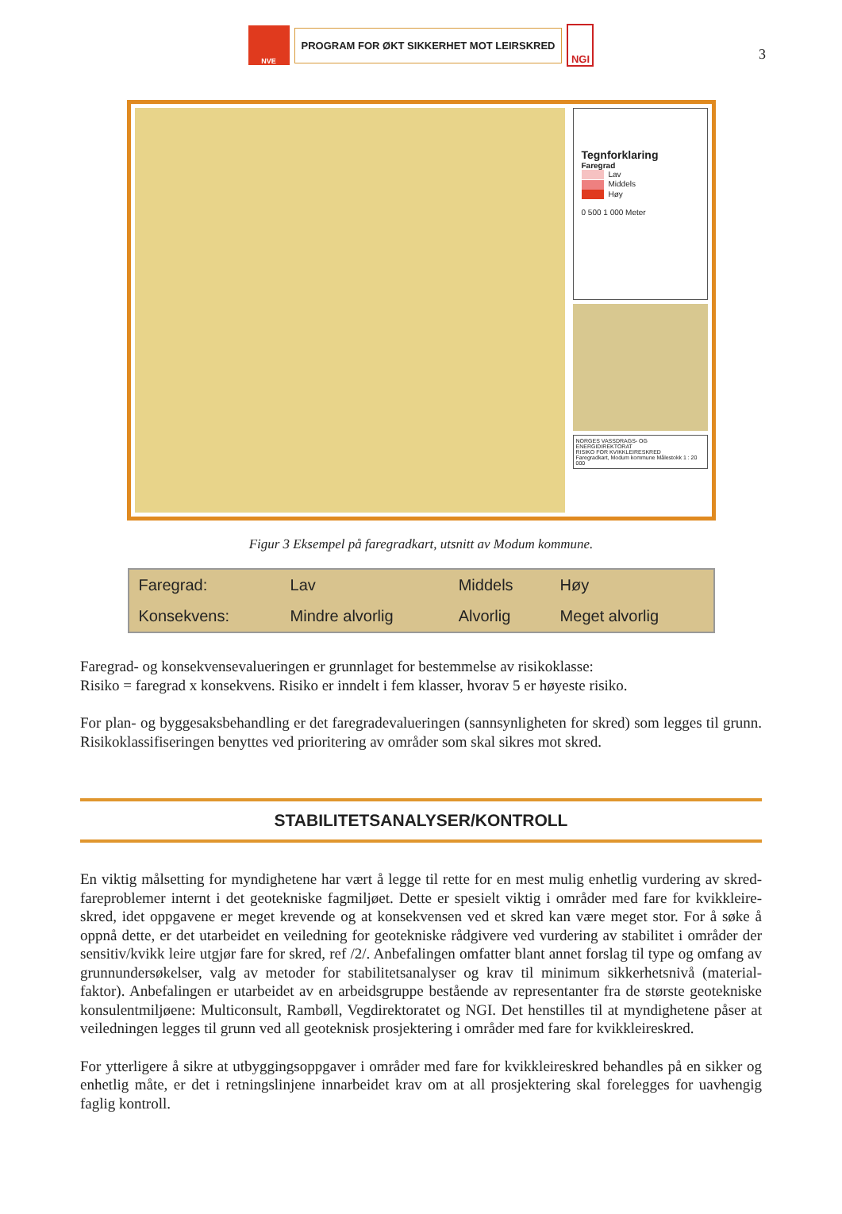3
NVE
PROGRAM FOR ØKT SIKKERHET MOT LEIRSKRED
NGI
Tegnforklaring
Faregrad
Lav
Middels
Høy
0 500 1 000 Meter
NORGES VASSDRAGS- OG ENERGIDIREKTORAT
RISIKO FOR KVIKKLEIRESKRED
Faregradkart, Modum kommune Målestokk 1 : 20 000
Figur 3 Eksempel på faregradkart, utsnitt av Modum kommune.
| Faregrad: | Lav | Middels | Høy |
| Konsekvens: | Mindre alvorlig | Alvorlig | Meget alvorlig |
Faregrad- og konsekvensevalueringen er grunnlaget for bestemmelse av risikoklasse:
Risiko = faregrad x konsekvens. Risiko er inndelt i fem klasser, hvorav 5 er høyeste risiko.
For plan- og byggesaksbehandling er det faregradevalueringen (sannsynligheten for skred) som legges til grunn. Risikoklassifiseringen benyttes ved prioritering av områder som skal sikres mot skred.
STABILITETSANALYSER/KONTROLL
En viktig målsetting for myndighetene har vært å legge til rette for en mest mulig enhetlig vurdering av skred-fareproblemer internt i det geotekniske fagmiljøet. Dette er spesielt viktig i områder med fare for kvikkleire-skred, idet oppgavene er meget krevende og at konsekvensen ved et skred kan være meget stor. For å søke å oppnå dette, er det utarbeidet en veiledning for geotekniske rådgivere ved vurdering av stabilitet i områder der sensitiv/kvikk leire utgjør fare for skred, ref /2/. Anbefalingen omfatter blant annet forslag til type og omfang av grunnundersøkelser, valg av metoder for stabilitetsanalyser og krav til minimum sikkerhetsnivå (material-faktor). Anbefalingen er utarbeidet av en arbeidsgruppe bestående av representanter fra de største geotekniske konsulentmiljøene: Multiconsult, Rambøll, Vegdirektoratet og NGI. Det henstilles til at myndighetene påser at veiledningen legges til grunn ved all geoteknisk prosjektering i områder med fare for kvikkleireskred.
For ytterligere å sikre at utbyggingsoppgaver i områder med fare for kvikkleireskred behandles på en sikker og enhetlig måte, er det i retningslinjene innarbeidet krav om at all prosjektering skal forelegges for uavhengig faglig kontroll.